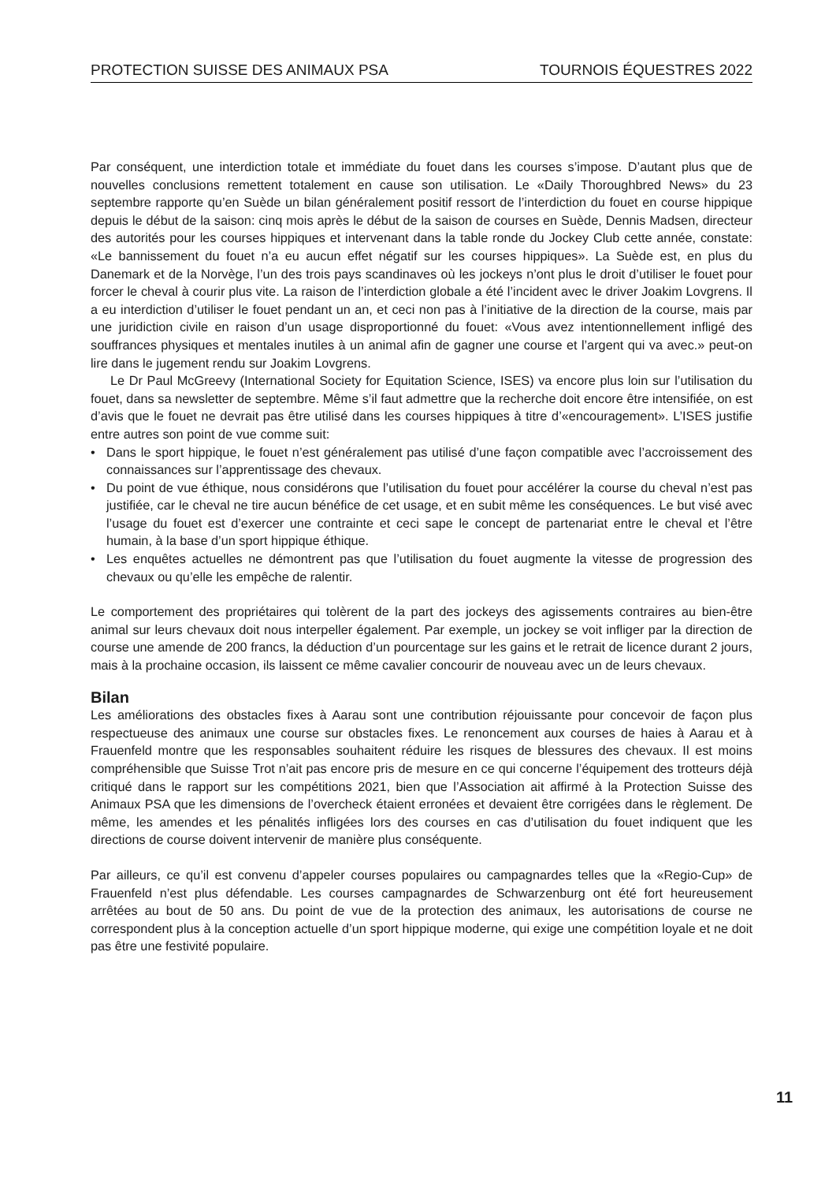PROTECTION SUISSE DES ANIMAUX PSA TOURNOIS ÉQUESTRES 2022
Par conséquent, une interdiction totale et immédiate du fouet dans les courses s’impose. D’autant plus que de nouvelles conclusions remettent totalement en cause son utilisation. Le «Daily Thoroughbred News» du 23 septembre rapporte qu’en Suède un bilan généralement positif ressort de l’interdiction du fouet en course hippique depuis le début de la saison: cinq mois après le début de la saison de courses en Suède, Dennis Madsen, directeur des autorités pour les courses hippiques et intervenant dans la table ronde du Jockey Club cette année, constate: «Le bannissement du fouet n’a eu aucun effet négatif sur les courses hippiques». La Suède est, en plus du Danemark et de la Norvège, l’un des trois pays scandinaves où les jockeys n’ont plus le droit d’utiliser le fouet pour forcer le cheval à courir plus vite. La raison de l’interdiction globale a été l’incident avec le driver Joakim Lovgrens. Il a eu interdiction d’utiliser le fouet pendant un an, et ceci non pas à l’initiative de la direction de la course, mais par une juridiction civile en raison d’un usage disproportionné du fouet: «Vous avez intentionnellement infligé des souffrances physiques et mentales inutiles à un animal afin de gagner une course et l’argent qui va avec.» peut-on lire dans le jugement rendu sur Joakim Lovgrens.
Le Dr Paul McGreevy (International Society for Equitation Science, ISES) va encore plus loin sur l’utilisation du fouet, dans sa newsletter de septembre. Même s’il faut admettre que la recherche doit encore être intensifiée, on est d’avis que le fouet ne devrait pas être utilisé dans les courses hippiques à titre d’«encouragement». L’ISES justifie entre autres son point de vue comme suit:
• Dans le sport hippique, le fouet n’est généralement pas utilisé d’une façon compatible avec l’accroissement des connaissances sur l’apprentissage des chevaux.
• Du point de vue éthique, nous considérons que l’utilisation du fouet pour accélérer la course du cheval n’est pas justifiée, car le cheval ne tire aucun bénéfice de cet usage, et en subit même les conséquences. Le but visé avec l’usage du fouet est d’exercer une contrainte et ceci sape le concept de partenariat entre le cheval et l’être humain, à la base d’un sport hippique éthique.
• Les enquêtes actuelles ne démontrent pas que l’utilisation du fouet augmente la vitesse de progression des chevaux ou qu’elle les empêche de ralentir.
Le comportement des propriétaires qui tolèrent de la part des jockeys des agissements contraires au bien-être animal sur leurs chevaux doit nous interpeller également. Par exemple, un jockey se voit infliger par la direction de course une amende de 200 francs, la déduction d’un pourcentage sur les gains et le retrait de licence durant 2 jours, mais à la prochaine occasion, ils laissent ce même cavalier concourir de nouveau avec un de leurs chevaux.
Bilan
Les améliorations des obstacles fixes à Aarau sont une contribution réjouissante pour concevoir de façon plus respectueuse des animaux une course sur obstacles fixes. Le renoncement aux courses de haies à Aarau et à Frauenfeld montre que les responsables souhaitent réduire les risques de blessures des chevaux. Il est moins compréhensible que Suisse Trot n’ait pas encore pris de mesure en ce qui concerne l’équipement des trotteurs déjà critiqué dans le rapport sur les compétitions 2021, bien que l’Association ait affirmé à la Protection Suisse des Animaux PSA que les dimensions de l’overcheck étaient erronées et devaient être corrigées dans le règlement. De même, les amendes et les pénalités infligées lors des courses en cas d’utilisation du fouet indiquent que les directions de course doivent intervenir de manière plus conséquente.
Par ailleurs, ce qu’il est convenu d’appeler courses populaires ou campagnardes telles que la «Regio-Cup» de Frauenfeld n’est plus défendable. Les courses campagnardes de Schwarzenburg ont été fort heureusement arrêtées au bout de 50 ans. Du point de vue de la protection des animaux, les autorisations de course ne correspondent plus à la conception actuelle d’un sport hippique moderne, qui exige une compétition loyale et ne doit pas être une festivité populaire.
11